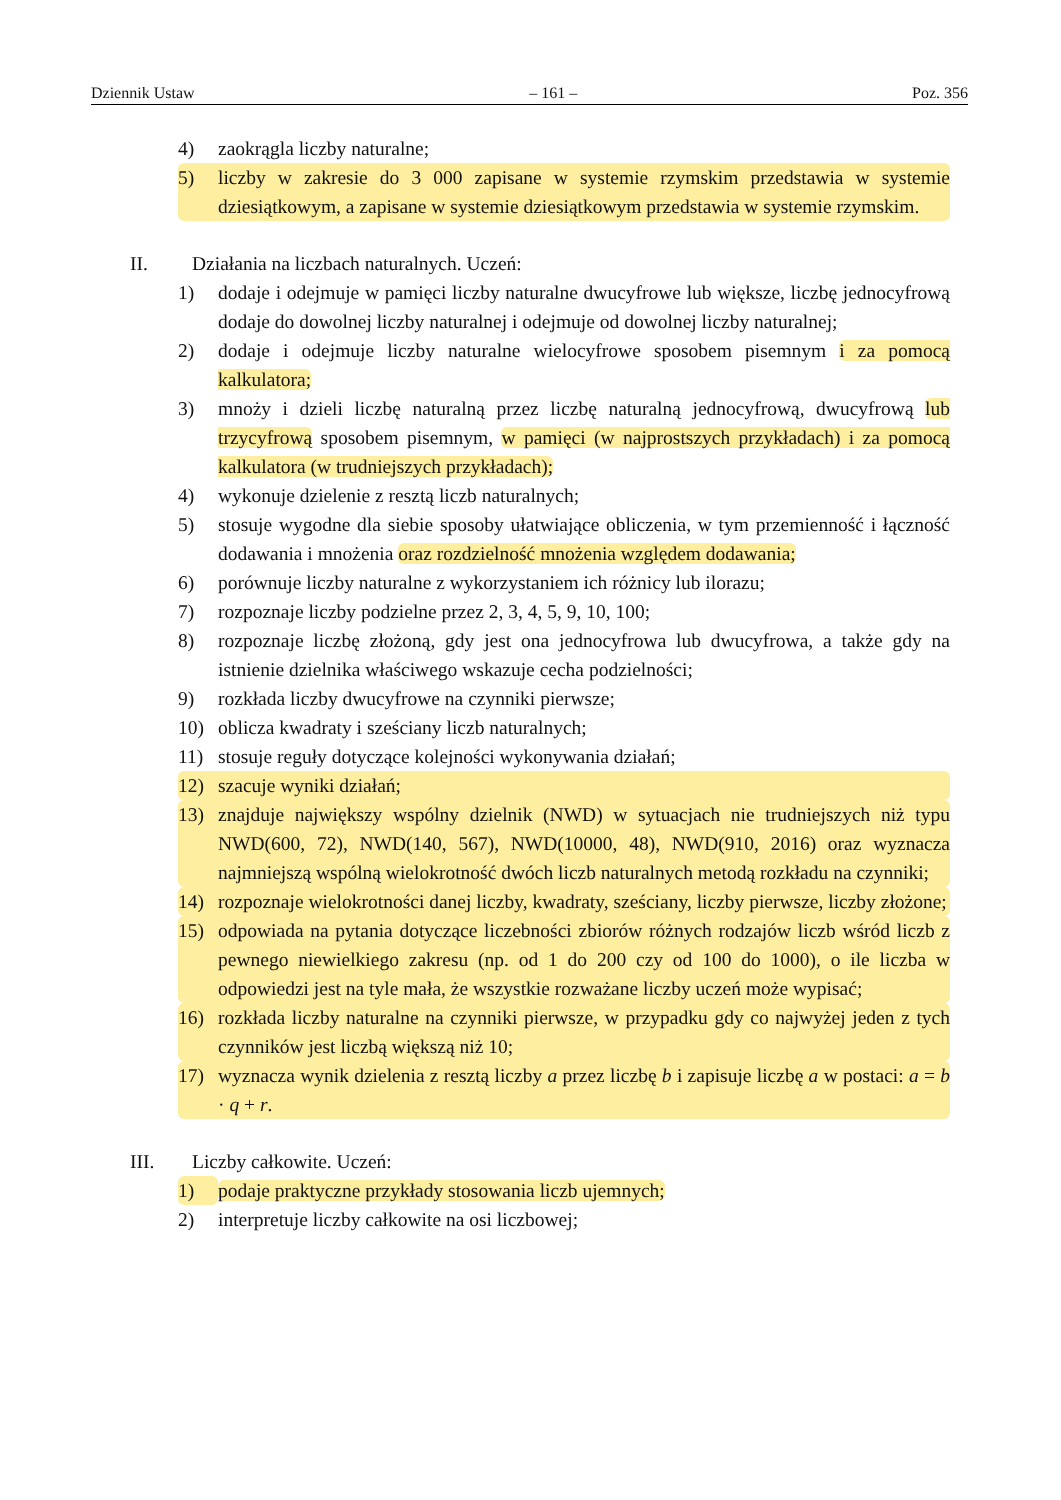Dziennik Ustaw – 161 – Poz. 356
4) zaokrągla liczby naturalne;
5) liczby w zakresie do 3 000 zapisane w systemie rzymskim przedstawia w systemie dziesiątkowym, a zapisane w systemie dziesiątkowym przedstawia w systemie rzymskim.
II. Działania na liczbach naturalnych. Uczeń:
1) dodaje i odejmuje w pamięci liczby naturalne dwucyfrowe lub większe, liczbę jednocyfrową dodaje do dowolnej liczby naturalnej i odejmuje od dowolnej liczby naturalnej;
2) dodaje i odejmuje liczby naturalne wielocyfrowe sposobem pisemnym i za pomocą kalkulatora;
3) mnoży i dzieli liczbę naturalną przez liczbę naturalną jednocyfrową, dwucyfrową lub trzycyfrową sposobem pisemnym, w pamięci (w najprostszych przykładach) i za pomocą kalkulatora (w trudniejszych przykładach);
4) wykonuje dzielenie z resztą liczb naturalnych;
5) stosuje wygodne dla siebie sposoby ułatwiające obliczenia, w tym przemienność i łączność dodawania i mnożenia oraz rozdzielność mnożenia względem dodawania;
6) porównuje liczby naturalne z wykorzystaniem ich różnicy lub ilorazu;
7) rozpoznaje liczby podzielne przez 2, 3, 4, 5, 9, 10, 100;
8) rozpoznaje liczbę złożoną, gdy jest ona jednocyfrowa lub dwucyfrowa, a także gdy na istnienie dzielnika właściwego wskazuje cecha podzielności;
9) rozkłada liczby dwucyfrowe na czynniki pierwsze;
10) oblicza kwadraty i sześciany liczb naturalnych;
11) stosuje reguły dotyczące kolejności wykonywania działań;
12) szacuje wyniki działań;
13) znajduje największy wspólny dzielnik (NWD) w sytuacjach nie trudniejszych niż typu NWD(600, 72), NWD(140, 567), NWD(10000, 48), NWD(910, 2016) oraz wyznacza najmniejszą wspólną wielokrotność dwóch liczb naturalnych metodą rozkładu na czynniki;
14) rozpoznaje wielokrotności danej liczby, kwadraty, sześciany, liczby pierwsze, liczby złożone;
15) odpowiada na pytania dotyczące liczebności zbiorów różnych rodzajów liczb wśród liczb z pewnego niewielkiego zakresu (np. od 1 do 200 czy od 100 do 1000), o ile liczba w odpowiedzi jest na tyle mała, że wszystkie rozważane liczby uczeń może wypisać;
16) rozkłada liczby naturalne na czynniki pierwsze, w przypadku gdy co najwyżej jeden z tych czynników jest liczbą większą niż 10;
17) wyznacza wynik dzielenia z resztą liczby a przez liczbę b i zapisuje liczbę a w postaci: a = b · q + r.
III. Liczby całkowite. Uczeń:
1) podaje praktyczne przykłady stosowania liczb ujemnych;
2) interpretuje liczby całkowite na osi liczbowej;